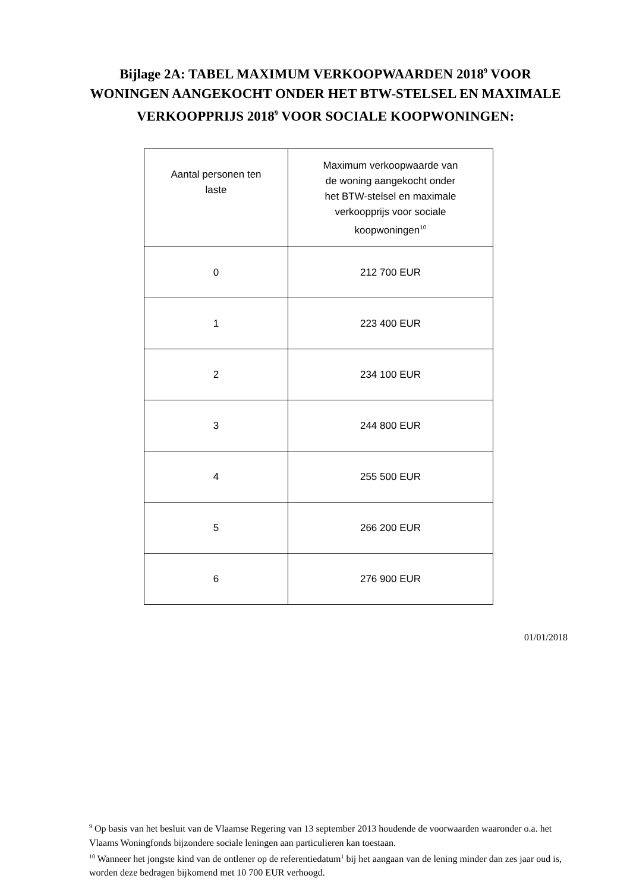Bijlage 2A: TABEL MAXIMUM VERKOOPWAARDEN 2018<sup>9</sup> VOOR WONINGEN AANGEKOCHT ONDER HET BTW-STELSEL EN MAXIMALE VERKOOPPRIJS 2018<sup>9</sup> VOOR SOCIALE KOOPWONINGEN:
| Aantal personen ten laste | Maximum verkoopwaarde van de woning aangekocht onder het BTW-stelsel en maximale verkoopprijs voor sociale koopwoningen<sup>10</sup> |
| --- | --- |
| 0 | 212 700 EUR |
| 1 | 223 400 EUR |
| 2 | 234 100 EUR |
| 3 | 244 800 EUR |
| 4 | 255 500 EUR |
| 5 | 266 200 EUR |
| 6 | 276 900 EUR |
01/01/2018
<sup>9</sup> Op basis van het besluit van de Vlaamse Regering van 13 september 2013 houdende de voorwaarden waaronder o.a. het Vlaams Woningfonds bijzondere sociale leningen aan particulieren kan toestaan.
<sup>10</sup> Wanneer het jongste kind van de ontlener op de referentiedatum<sup>1</sup> bij het aangaan van de lening minder dan zes jaar oud is, worden deze bedragen bijkomend met 10 700 EUR verhoogd.